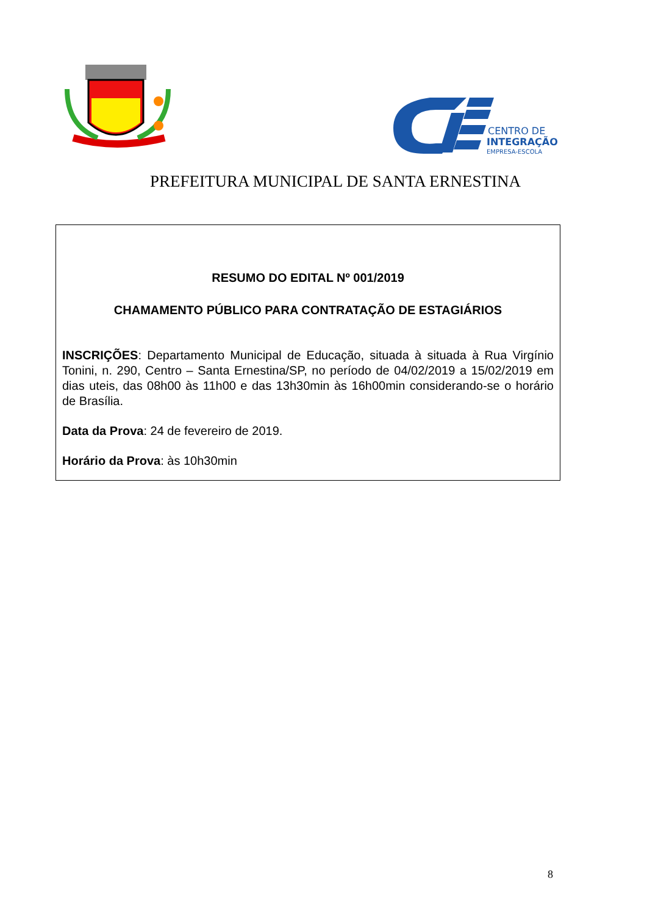CENTRO DE
INTEGRAÇÃO
EMPRESA-ESCOLA
PREFEITURA MUNICIPAL DE SANTA ERNESTINA
RESUMO DO EDITAL Nº 001/2019
CHAMAMENTO PÚBLICO PARA CONTRATAÇÃO DE ESTAGIÁRIOS
INSCRIÇÕES: Departamento Municipal de Educação, situada à situada à Rua Virgínio Tonini, n. 290, Centro – Santa Ernestina/SP, no período de 04/02/2019 a 15/02/2019 em dias uteis, das 08h00 às 11h00 e das 13h30min às 16h00min considerando-se o horário de Brasília.
Data da Prova: 24 de fevereiro de 2019.
Horário da Prova: às 10h30min
8